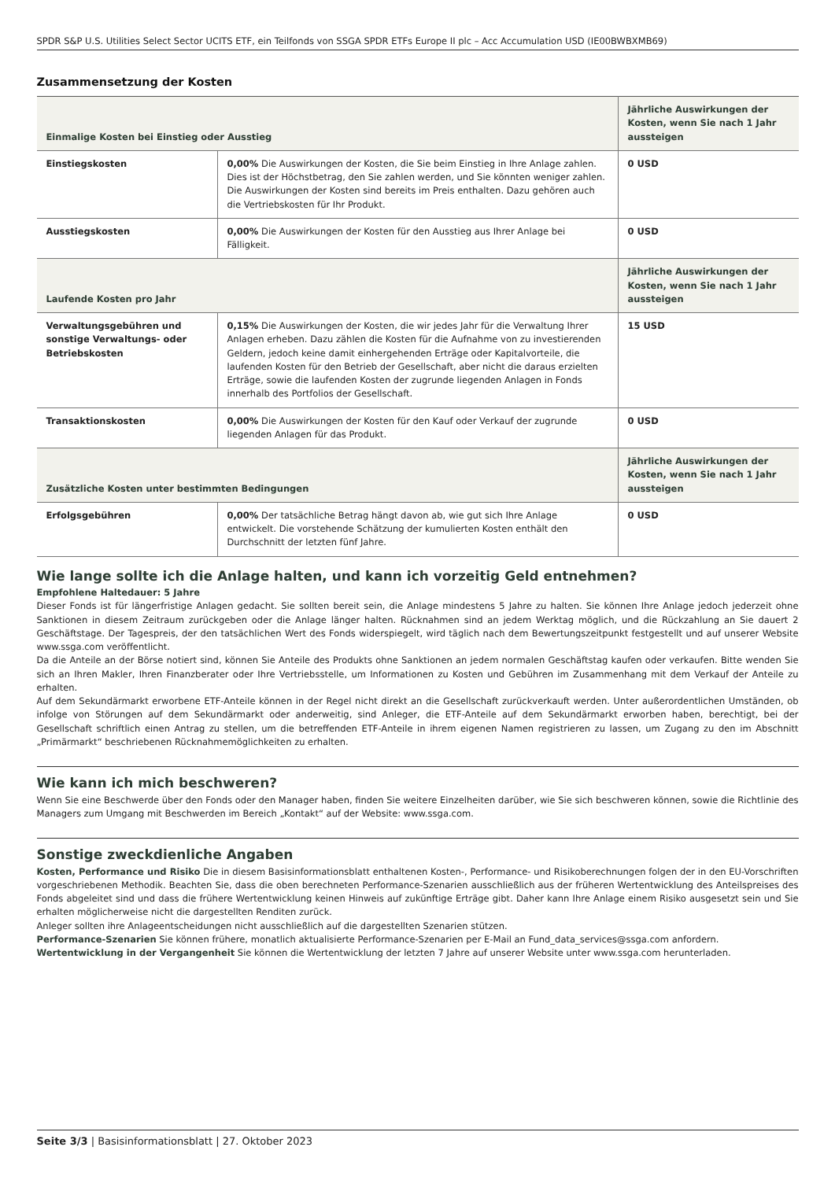SPDR S&P U.S. Utilities Select Sector UCITS ETF, ein Teilfonds von SSGA SPDR ETFs Europe II plc – Acc Accumulation USD (IE00BWBXMB69)
Zusammensetzung der Kosten
| Einmalige Kosten bei Einstieg oder Ausstieg | | Jährliche Auswirkungen der Kosten, wenn Sie nach 1 Jahr aussteigen |
| --- | --- | --- |
| Einstiegskosten | 0,00% Die Auswirkungen der Kosten, die Sie beim Einstieg in Ihre Anlage zahlen. Dies ist der Höchstbetrag, den Sie zahlen werden, und Sie könnten weniger zahlen. Die Auswirkungen der Kosten sind bereits im Preis enthalten. Dazu gehören auch die Vertriebskosten für Ihr Produkt. | 0 USD |
| Ausstiegskosten | 0,00% Die Auswirkungen der Kosten für den Ausstieg aus Ihrer Anlage bei Fälligkeit. | 0 USD |
| Laufende Kosten pro Jahr | | Jährliche Auswirkungen der Kosten, wenn Sie nach 1 Jahr aussteigen |
| Verwaltungsgebühren und sonstige Verwaltungs- oder Betriebskosten | 0,15% Die Auswirkungen der Kosten, die wir jedes Jahr für die Verwaltung Ihrer Anlagen erheben. Dazu zählen die Kosten für die Aufnahme von zu investierenden Geldern, jedoch keine damit einhergehenden Erträge oder Kapitalvorteile, die laufenden Kosten für den Betrieb der Gesellschaft, aber nicht die daraus erzielten Erträge, sowie die laufenden Kosten der zugrunde liegenden Anlagen in Fonds innerhalb des Portfolios der Gesellschaft. | 15 USD |
| Transaktionskosten | 0,00% Die Auswirkungen der Kosten für den Kauf oder Verkauf der zugrunde liegenden Anlagen für das Produkt. | 0 USD |
| Zusätzliche Kosten unter bestimmten Bedingungen | | Jährliche Auswirkungen der Kosten, wenn Sie nach 1 Jahr aussteigen |
| Erfolgsgebühren | 0,00% Der tatsächliche Betrag hängt davon ab, wie gut sich Ihre Anlage entwickelt. Die vorstehende Schätzung der kumulierten Kosten enthält den Durchschnitt der letzten fünf Jahre. | 0 USD |
Wie lange sollte ich die Anlage halten, und kann ich vorzeitig Geld entnehmen?
Empfohlene Haltedauer: 5 Jahre
Dieser Fonds ist für längerfristige Anlagen gedacht. Sie sollten bereit sein, die Anlage mindestens 5 Jahre zu halten. Sie können Ihre Anlage jedoch jederzeit ohne Sanktionen in diesem Zeitraum zurückgeben oder die Anlage länger halten. Rücknahmen sind an jedem Werktag möglich, und die Rückzahlung an Sie dauert 2 Geschäftstage. Der Tagespreis, der den tatsächlichen Wert des Fonds widerspiegelt, wird täglich nach dem Bewertungszeitpunkt festgestellt und auf unserer Website www.ssga.com veröffentlicht.
Da die Anteile an der Börse notiert sind, können Sie Anteile des Produkts ohne Sanktionen an jedem normalen Geschäftstag kaufen oder verkaufen. Bitte wenden Sie sich an Ihren Makler, Ihren Finanzberater oder Ihre Vertriebsstelle, um Informationen zu Kosten und Gebühren im Zusammenhang mit dem Verkauf der Anteile zu erhalten.
Auf dem Sekundärmarkt erworbene ETF-Anteile können in der Regel nicht direkt an die Gesellschaft zurückverkauft werden. Unter außerordentlichen Umständen, ob infolge von Störungen auf dem Sekundärmarkt oder anderweitig, sind Anleger, die ETF-Anteile auf dem Sekundärmarkt erworben haben, berechtigt, bei der Gesellschaft schriftlich einen Antrag zu stellen, um die betreffenden ETF-Anteile in ihrem eigenen Namen registrieren zu lassen, um Zugang zu den im Abschnitt „Primärmarkt“ beschriebenen Rücknahmemöglichkeiten zu erhalten.
Wie kann ich mich beschweren?
Wenn Sie eine Beschwerde über den Fonds oder den Manager haben, finden Sie weitere Einzelheiten darüber, wie Sie sich beschweren können, sowie die Richtlinie des Managers zum Umgang mit Beschwerden im Bereich „Kontakt“ auf der Website: www.ssga.com.
Sonstige zweckdienliche Angaben
Kosten, Performance und Risiko Die in diesem Basisinformationsblatt enthaltenen Kosten-, Performance- und Risikoberechnungen folgen der in den EU-Vorschriften vorgeschriebenen Methodik. Beachten Sie, dass die oben berechneten Performance-Szenarien ausschließlich aus der früheren Wertentwicklung des Anteilspreises des Fonds abgeleitet sind und dass die frühere Wertentwicklung keinen Hinweis auf zukünftige Erträge gibt. Daher kann Ihre Anlage einem Risiko ausgesetzt sein und Sie erhalten möglicherweise nicht die dargestellten Renditen zurück.
Anleger sollten ihre Anlageentscheidungen nicht ausschließlich auf die dargestellten Szenarien stützen.
Performance-Szenarien Sie können frühere, monatlich aktualisierte Performance-Szenarien per E-Mail an Fund_data_services@ssga.com anfordern.
Wertentwicklung in der Vergangenheit Sie können die Wertentwicklung der letzten 7 Jahre auf unserer Website unter www.ssga.com herunterladen.
Seite 3/3 | Basisinformationsblatt | 27. Oktober 2023